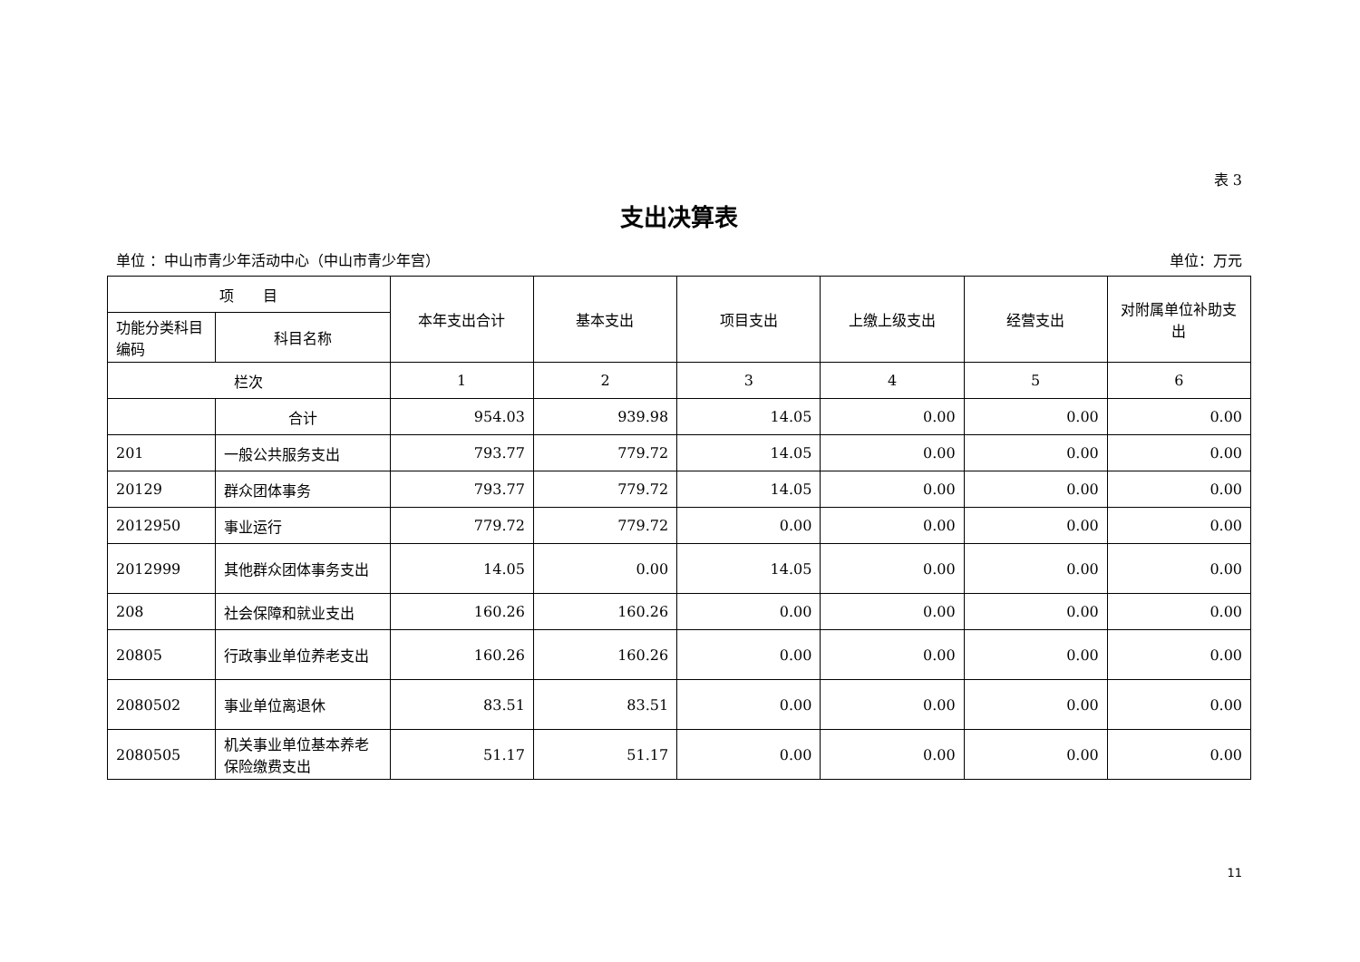表 3
支出决算表
单位 ：中山市青少年活动中心（中山市青少年宫） 单位：万元
| 项 目 | | 本年支出合计 | 基本支出 | 项目支出 | 上缴上级支出 | 经营支出 | 对附属单位补助支出 |
| --- | --- | --- | --- | --- | --- | --- | --- |
| 功能分类科目编码 | 科目名称 | | | | | | |
| 栏次 | | 1 | 2 | 3 | 4 | 5 | 6 |
| | 合计 | 954.03 | 939.98 | 14.05 | 0.00 | 0.00 | 0.00 |
| 201 | 一般公共服务支出 | 793.77 | 779.72 | 14.05 | 0.00 | 0.00 | 0.00 |
| 20129 | 群众团体事务 | 793.77 | 779.72 | 14.05 | 0.00 | 0.00 | 0.00 |
| 2012950 | 事业运行 | 779.72 | 779.72 | 0.00 | 0.00 | 0.00 | 0.00 |
| 2012999 | 其他群众团体事务支出 | 14.05 | 0.00 | 14.05 | 0.00 | 0.00 | 0.00 |
| 208 | 社会保障和就业支出 | 160.26 | 160.26 | 0.00 | 0.00 | 0.00 | 0.00 |
| 20805 | 行政事业单位养老支出 | 160.26 | 160.26 | 0.00 | 0.00 | 0.00 | 0.00 |
| 2080502 | 事业单位离退休 | 83.51 | 83.51 | 0.00 | 0.00 | 0.00 | 0.00 |
| 2080505 | 机关事业单位基本养老保险缴费支出 | 51.17 | 51.17 | 0.00 | 0.00 | 0.00 | 0.00 |
11